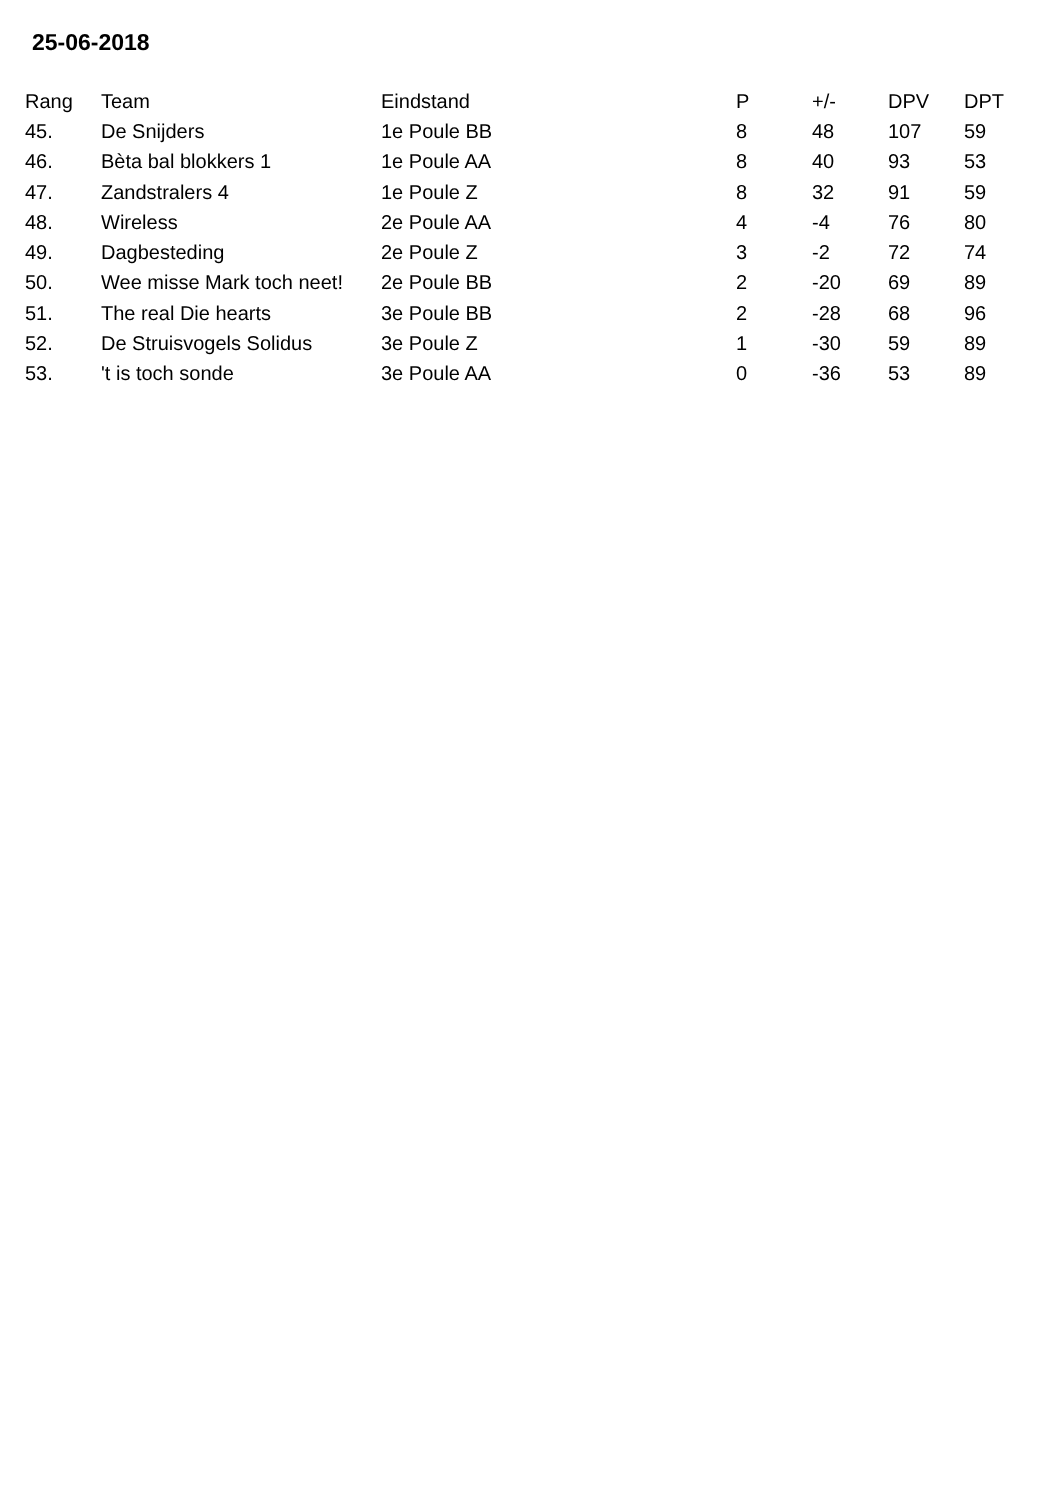25-06-2018
| Rang | Team | Eindstand | P | +/- | DPV | DPT |
| --- | --- | --- | --- | --- | --- | --- |
| 45. | De Snijders | 1e Poule BB | 8 | 48 | 107 | 59 |
| 46. | Bèta bal blokkers 1 | 1e Poule AA | 8 | 40 | 93 | 53 |
| 47. | Zandstralers 4 | 1e Poule Z | 8 | 32 | 91 | 59 |
| 48. | Wireless | 2e Poule AA | 4 | -4 | 76 | 80 |
| 49. | Dagbesteding | 2e Poule Z | 3 | -2 | 72 | 74 |
| 50. | Wee misse Mark toch neet! | 2e Poule BB | 2 | -20 | 69 | 89 |
| 51. | The real Die hearts | 3e Poule BB | 2 | -28 | 68 | 96 |
| 52. | De Struisvogels Solidus | 3e Poule Z | 1 | -30 | 59 | 89 |
| 53. | 't is toch sonde | 3e Poule AA | 0 | -36 | 53 | 89 |